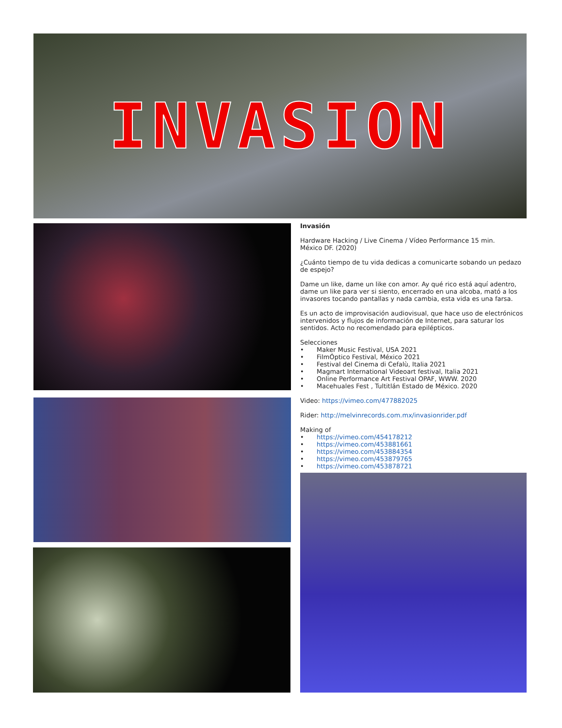INVASION
Invasión
Hardware Hacking / Live Cinema / Vídeo Performance 15 min.
México DF. (2020)
¿Cuánto tiempo de tu vida dedicas a comunicarte sobando un pedazo de espejo?
Dame un like, dame un like con amor. Ay qué rico está aquí adentro, dame un like para ver si siento, encerrado en una alcoba, mató a los invasores tocando pantallas y nada cambia, esta vida es una farsa.
Es un acto de improvisación audiovisual, que hace uso de electrónicos intervenidos y flujos de información de Internet, para saturar los sentidos. Acto no recomendado para epilépticos.
Selecciones
• Maker Music Festival, USA 2021
• FilmÓptico Festival, México 2021
• Festival del Cinema di Cefalù, Italia 2021
• Magmart International Videoart festival, Italia 2021
• Online Performance Art Festival OPAF, WWW. 2020
• Macehuales Fest , Tultitlán Estado de México. 2020
Video: https://vimeo.com/477882025
Rider: http://melvinrecords.com.mx/invasionrider.pdf
Making of
• https://vimeo.com/454178212
• https://vimeo.com/453881661
• https://vimeo.com/453884354
• https://vimeo.com/453879765
• https://vimeo.com/453878721